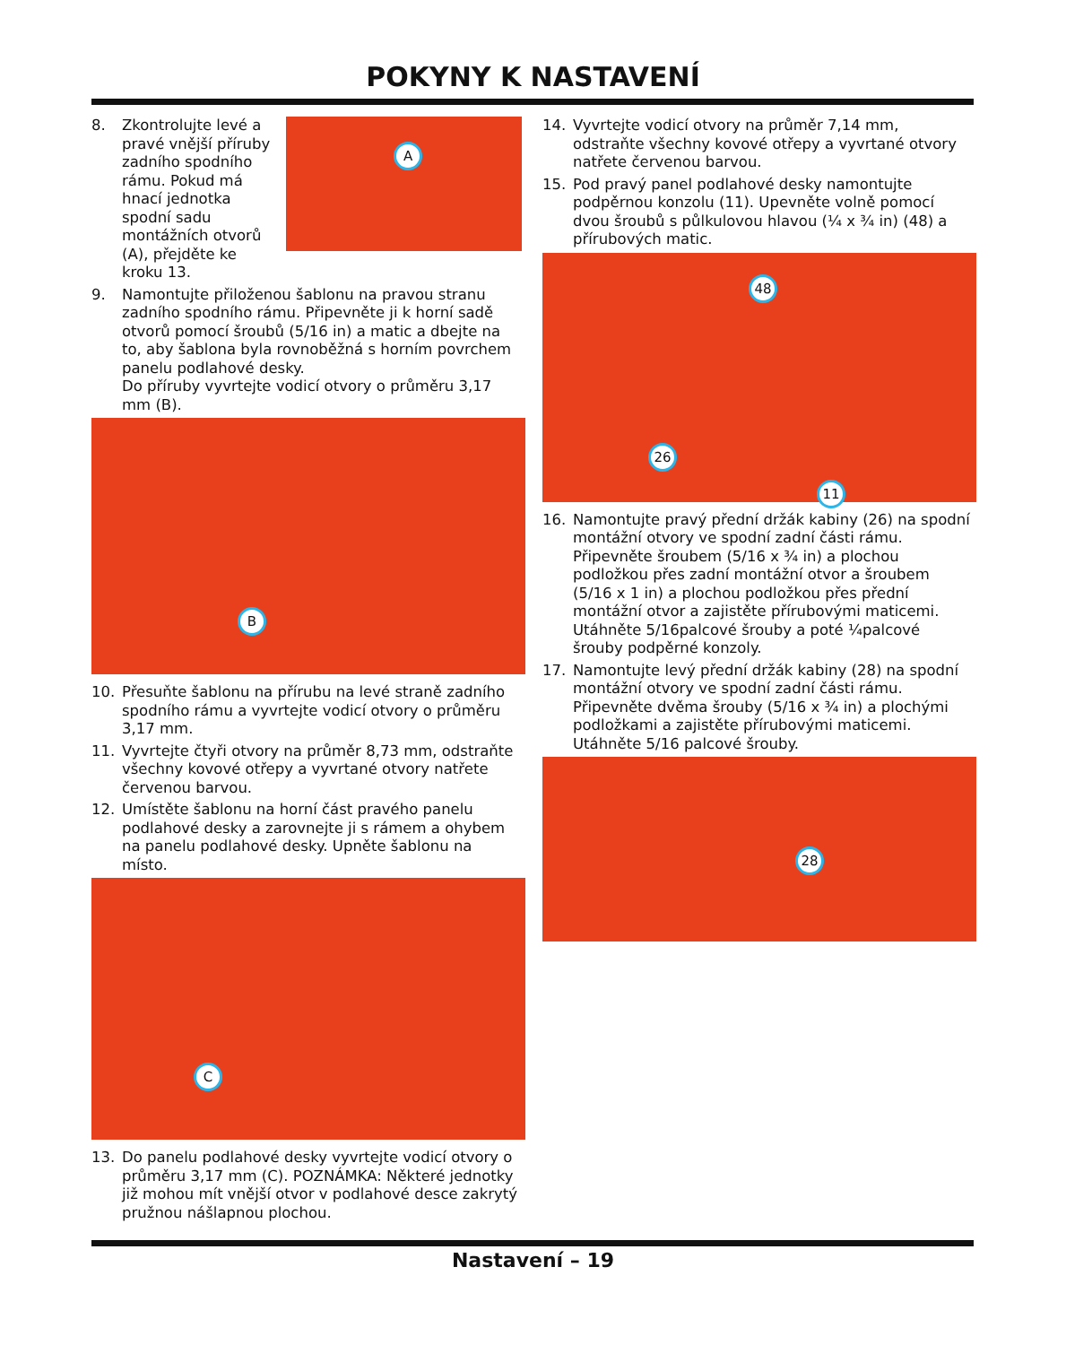POKYNY K NASTAVENÍ
8. Zkontrolujte levé a pravé vnější příruby zadního spodního rámu. Pokud má hnací jednotka spodní sadu montážních otvorů (A), přejděte ke kroku 13.
A
9. Namontujte přiloženou šablonu na pravou stranu zadního spodního rámu. Připevněte ji k horní sadě otvorů pomocí šroubů (5/16 in) a matic a dbejte na to, aby šablona byla rovnoběžná s horním povrchem panelu podlahové desky.
Do příruby vyvrtejte vodicí otvory o průměru 3,17 mm (B).
B
10. Přesuňte šablonu na přírubu na levé straně zadního spodního rámu a vyvrtejte vodicí otvory o průměru 3,17 mm.
11. Vyvrtejte čtyři otvory na průměr 8,73 mm, odstraňte všechny kovové otřepy a vyvrtané otvory natřete červenou barvou.
12. Umístěte šablonu na horní část pravého panelu podlahové desky a zarovnejte ji s rámem a ohybem na panelu podlahové desky. Upněte šablonu na místo.
C
13. Do panelu podlahové desky vyvrtejte vodicí otvory o průměru 3,17 mm (C). POZNÁMKA: Některé jednotky již mohou mít vnější otvor v podlahové desce zakrytý pružnou nášlapnou plochou.
14. Vyvrtejte vodicí otvory na průměr 7,14 mm, odstraňte všechny kovové otřepy a vyvrtané otvory natřete červenou barvou.
15. Pod pravý panel podlahové desky namontujte podpěrnou konzolu (11). Upevněte volně pomocí dvou šroubů s půlkulovou hlavou (¼ x ¾ in) (48) a přírubových matic.
48
26
11
16. Namontujte pravý přední držák kabiny (26) na spodní montážní otvory ve spodní zadní části rámu. Připevněte šroubem (5/16 x ¾ in) a plochou podložkou přes zadní montážní otvor a šroubem (5/16 x 1 in) a plochou podložkou přes přední montážní otvor a zajistěte přírubovými maticemi. Utáhněte 5/16palcové šrouby a poté ¼palcové šrouby podpěrné konzoly.
17. Namontujte levý přední držák kabiny (28) na spodní montážní otvory ve spodní zadní části rámu. Připevněte dvěma šrouby (5/16 x ¾ in) a plochými podložkami a zajistěte přírubovými maticemi. Utáhněte 5/16 palcové šrouby.
28
Nastavení – 19